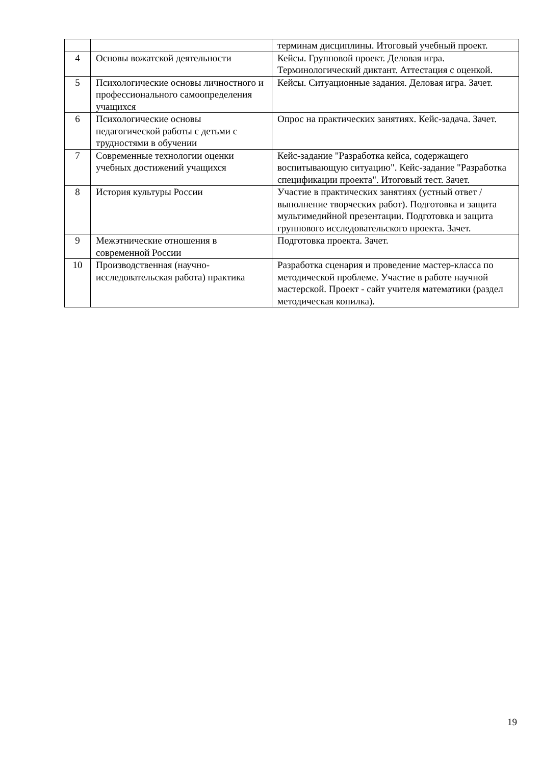| | | терминам дисциплины. Итоговый учебный проект. |
| 4 | Основы вожатской деятельности | Кейсы. Групповой проект. Деловая игра. Терминологический диктант. Аттестация с оценкой. |
| 5 | Психологические основы личностного и профессионального самоопределения учащихся | Кейсы. Ситуационные задания. Деловая игра. Зачет. |
| 6 | Психологические основы педагогической работы с детьми с трудностями в обучении | Опрос на практических занятиях. Кейс-задача. Зачет. |
| 7 | Современные технологии оценки учебных достижений учащихся | Кейс-задание "Разработка кейса, содержащего воспитывающую ситуацию". Кейс-задание "Разработка спецификации проекта". Итоговый тест. Зачет. |
| 8 | История культуры России | Участие в практических занятиях (устный ответ / выполнение творческих работ). Подготовка и защита мультимедийной презентации. Подготовка и защита группового исследовательского проекта. Зачет. |
| 9 | Межэтнические отношения в современной России | Подготовка проекта. Зачет. |
| 10 | Производственная (научно-исследовательская работа) практика | Разработка сценария и проведение мастер-класса по методической проблеме. Участие в работе научной мастерской. Проект - сайт учителя математики (раздел методическая копилка). |
19